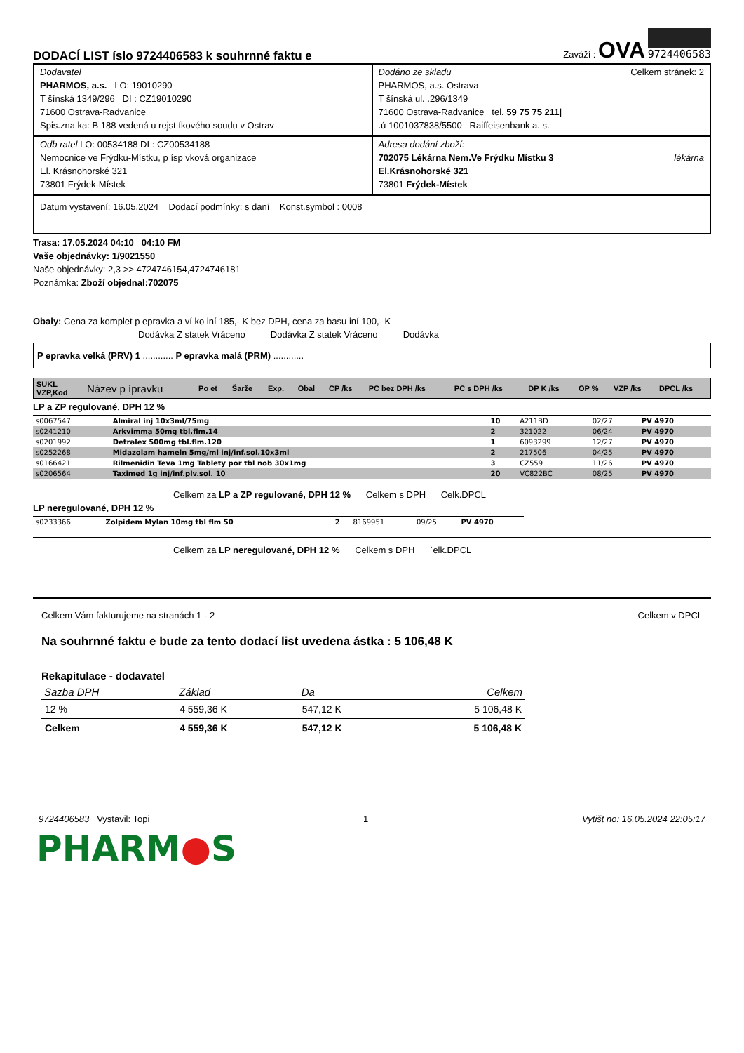DODACÍ LIST íslo 9724406583 k souhrnné faktu e
Zaváží : OVA 9724406583
Dodavatel
PHARMOS, a.s. I O: 19010290
T šínská 1349/296 DI : CZ19010290
71600 Ostrava-Radvanice
Spis.zna ka: B 188 vedená u rejst íkového soudu v Ostrav
Dodáno ze skladu Celkem stránek: 2
PHARMOS, a.s. Ostrava
T šínská ul. .296/1349
71600 Ostrava-Radvanice tel. 59 75 75 211|
.ú 1001037838/5500 Raiffeisenbank a. s.
Odb ratel I O: 00534188 DI : CZ00534188
Nemocnice ve Frýdku-Místku, p ísp vková organizace
El. Krásnohorské 321
73801 Frýdek-Místek
Adresa dodání zboží:
702075 Lékárna Nem.Ve Frýdku Místku 3 lékárna
El.Krásnohorské 321
73801 Frýdek-Místek
Datum vystavení: 16.05.2024 Dodací podmínky: s daní Konst.symbol : 0008
Trasa: 17.05.2024 04:10 04:10 FM
Vaše objednávky: 1/9021550
Naše objednávky: 2,3 >> 4724746154,4724746181
Poznámka: Zboží objednal:702075
Obaly: Cena za komplet p epravka a ví ko iní 185,- K bez DPH, cena za basu iní 100,- K
Dodávka Z statek Vráceno Dodávka Z statek Vráceno Dodávka
P epravka velká (PRV) 1 ............ P epravka malá (PRM) ............
| SUKL VZP,Kod | Název p ípravku | Po et | Šarže | Exp. | Obal | CP /ks | PC bez DPH /ks | PC s DPH /ks | DP K /ks | OP % | VZP /ks | DPCL /ks |
| --- | --- | --- | --- | --- | --- | --- | --- | --- | --- | --- | --- | --- |
LP a ZP regulované, DPH 12 %
| s0067547 | Almiral inj 10x3ml/75mg | 10 | A211BD | 02/27 | PV 4970 |
| s0241210 | Arkvimma 50mg tbl.flm.14 | 2 | 321022 | 06/24 | PV 4970 |
| s0201992 | Detralex 500mg tbl.flm.120 | 1 | 6093299 | 12/27 | PV 4970 |
| s0252268 | Midazolam hameln 5mg/ml inj/inf.sol.10x3ml | 2 | 217506 | 04/25 | PV 4970 |
| s0166421 | Rilmenidin Teva 1mg Tablety por tbl nob 30x1mg | 3 | CZ559 | 11/26 | PV 4970 |
| s0206564 | Taximed 1g inj/inf.plv.sol. 10 | 20 | VC822BC | 08/25 | PV 4970 |
Celkem za LP a ZP regulované, DPH 12 % Celkem s DPH Celk.DPCL
LP neregulované, DPH 12 %
| s0233366 | Zolpidem Mylan 10mg tbl flm 50 | 2 | 8169951 | 09/25 | PV 4970 |
Celkem za LP neregulované, DPH 12 % Celkem s DPH `elk.DPCL
Celkem Vám fakturujeme na stranách 1 - 2 Celkem v DPCL
Na souhrnné faktu e bude za tento dodací list uvedena ástka : 5 106,48 K
Rekapitulace - dodavatel
| Sazba DPH | Základ | Da | Celkem |
| --- | --- | --- | --- |
| 12 % | 4 559,36 K | 547,12 K | 5 106,48 K |
| Celkem | 4 559,36 K | 547,12 K | 5 106,48 K |
9724406583 Vystavil: Topi 1 Vytišt no: 16.05.2024 22:05:17
PHARM●S